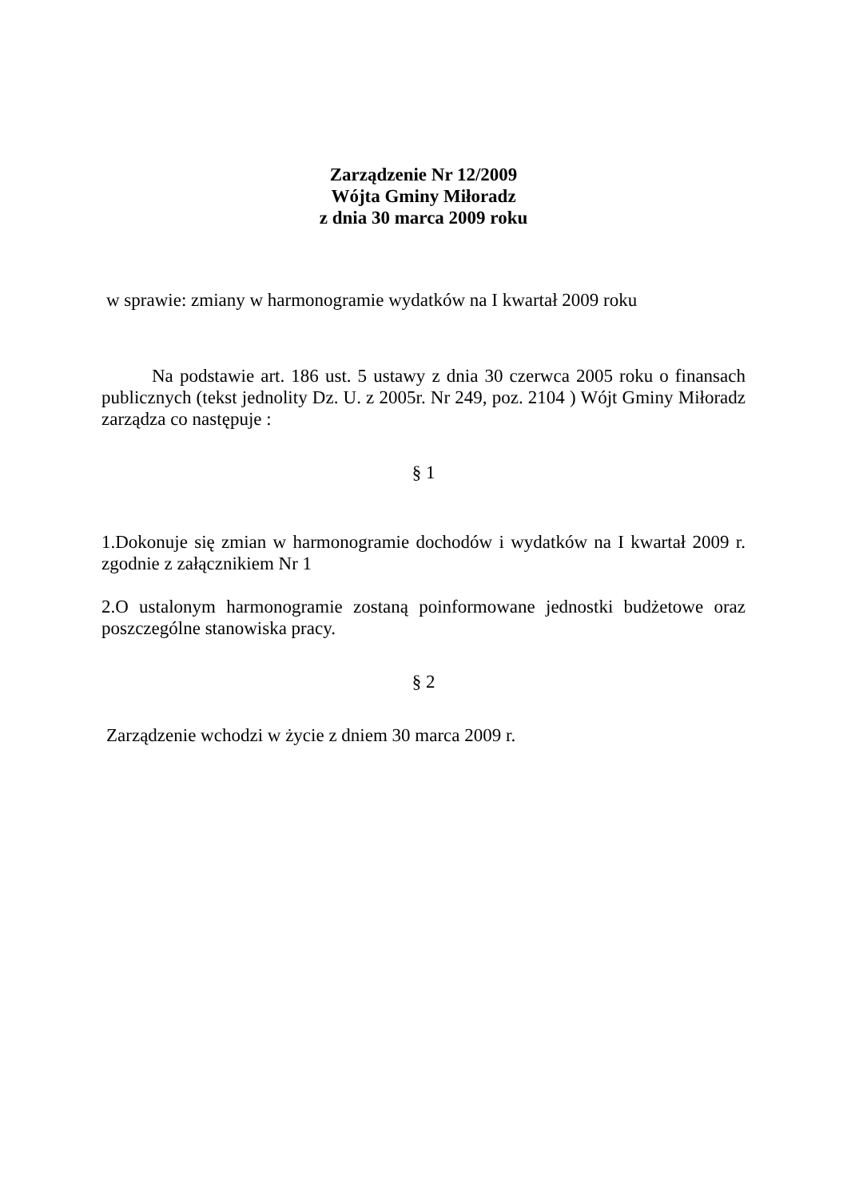Zarządzenie Nr 12/2009
Wójta Gminy Miłoradz
z dnia 30 marca 2009 roku
w sprawie: zmiany w harmonogramie wydatków na I kwartał 2009 roku
Na podstawie art. 186 ust. 5 ustawy z dnia 30 czerwca 2005 roku o finansach publicznych (tekst jednolity Dz. U. z 2005r. Nr 249, poz. 2104 ) Wójt Gminy Miłoradz zarządza co następuje :
§ 1
1.Dokonuje się zmian w harmonogramie dochodów i wydatków na I kwartał 2009 r. zgodnie z załącznikiem Nr 1
2.O ustalonym harmonogramie zostaną poinformowane jednostki budżetowe oraz poszczególne stanowiska pracy.
§ 2
Zarządzenie wchodzi w życie z dniem 30 marca 2009 r.